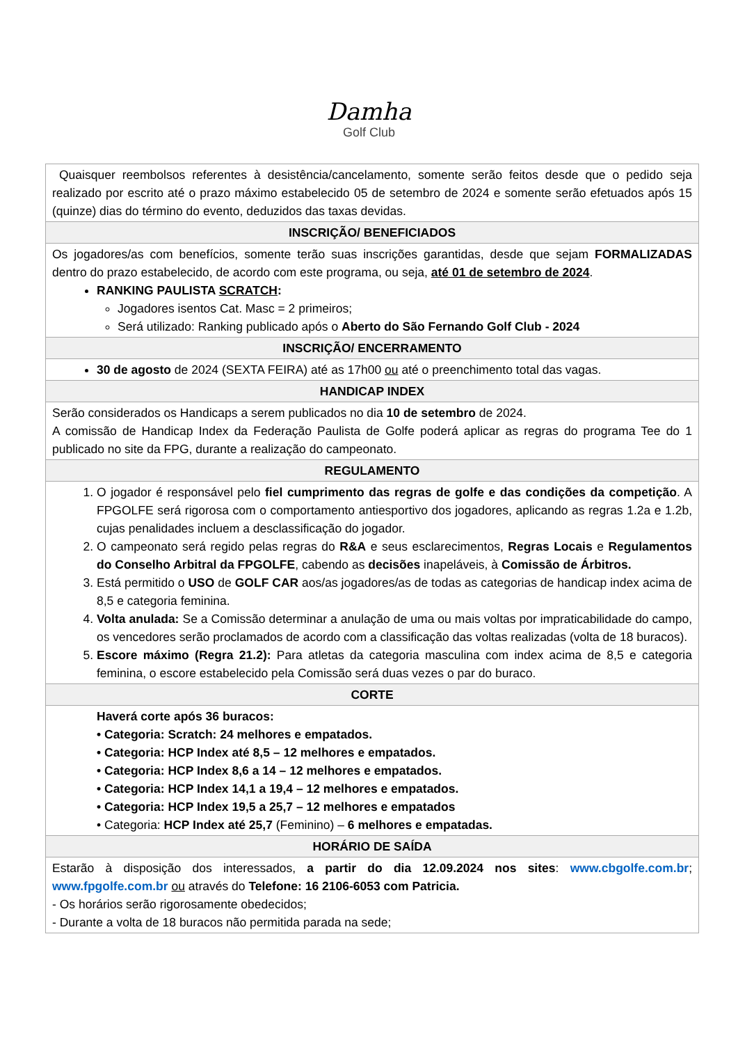Damha
Golf Club
| Quaisquer reembolsos referentes à desistência/cancelamento, somente serão feitos desde que o pedido seja realizado por escrito até o prazo máximo estabelecido 05 de setembro de 2024 e somente serão efetuados após 15 (quinze) dias do término do evento, deduzidos das taxas devidas. |
| INSCRIÇÃO/ BENEFICIADOS |
| Os jogadores/as com benefícios, somente terão suas inscrições garantidas, desde que sejam FORMALIZADAS dentro do prazo estabelecido, de acordo com este programa, ou seja, até 01 de setembro de 2024 . RANKING PAULISTA SCRATCH : Jogadores isentos Cat. Masc = 2 primeiros; Será utilizado: Ranking publicado após o Aberto do São Fernando Golf Club - 2024 |
| INSCRIÇÃO/ ENCERRAMENTO |
| 30 de agosto de 2024 (SEXTA FEIRA) até as 17h00 ou até o preenchimento total das vagas. |
| HANDICAP INDEX |
| Serão considerados os Handicaps a serem publicados no dia 10 de setembro de 2024. A comissão de Handicap Index da Federação Paulista de Golfe poderá aplicar as regras do programa Tee do 1 publicado no site da FPG, durante a realização do campeonato. |
| REGULAMENTO |
| 1. O jogador é responsável pelo fiel cumprimento das regras de golfe e das condições da competição . A FPGOLFE será rigorosa com o comportamento antiesportivo dos jogadores, aplicando as regras 1.2a e 1.2b, cujas penalidades incluem a desclassificação do jogador. 2. O campeonato será regido pelas regras do R&A e seus esclarecimentos, Regras Locais e Regulamentos do Conselho Arbitral da FPGOLFE , cabendo as decisões inapeláveis, à Comissão de Árbitros. 3. Está permitido o USO de GOLF CAR aos/as jogadores/as de todas as categorias de handicap index acima de 8,5 e categoria feminina. 4. Volta anulada: Se a Comissão determinar a anulação de uma ou mais voltas por impraticabilidade do campo, os vencedores serão proclamados de acordo com a classificação das voltas realizadas (volta de 18 buracos). 5. Escore máximo (Regra 21.2): Para atletas da categoria masculina com index acima de 8,5 e categoria feminina, o escore estabelecido pela Comissão será duas vezes o par do buraco. |
| CORTE |
| Haverá corte após 36 buracos: • Categoria: Scratch: 24 melhores e empatados. • Categoria: HCP Index até 8,5 – 12 melhores e empatados. • Categoria: HCP Index 8,6 a 14 – 12 melhores e empatados. • Categoria: HCP Index 14,1 a 19,4 – 12 melhores e empatados. • Categoria: HCP Index 19,5 a 25,7 – 12 melhores e empatados • Categoria: HCP Index até 25,7 (Feminino) – 6 melhores e empatadas. |
| HORÁRIO DE SAÍDA |
| Estarão à disposição dos interessados, a partir do dia 12.09.2024 nos sites : www.cbgolfe.com.br ; www.fpgolfe.com.br ou através do Telefone: 16 2106-6053 com Patricia. - Os horários serão rigorosamente obedecidos; - Durante a volta de 18 buracos não permitida parada na sede; |